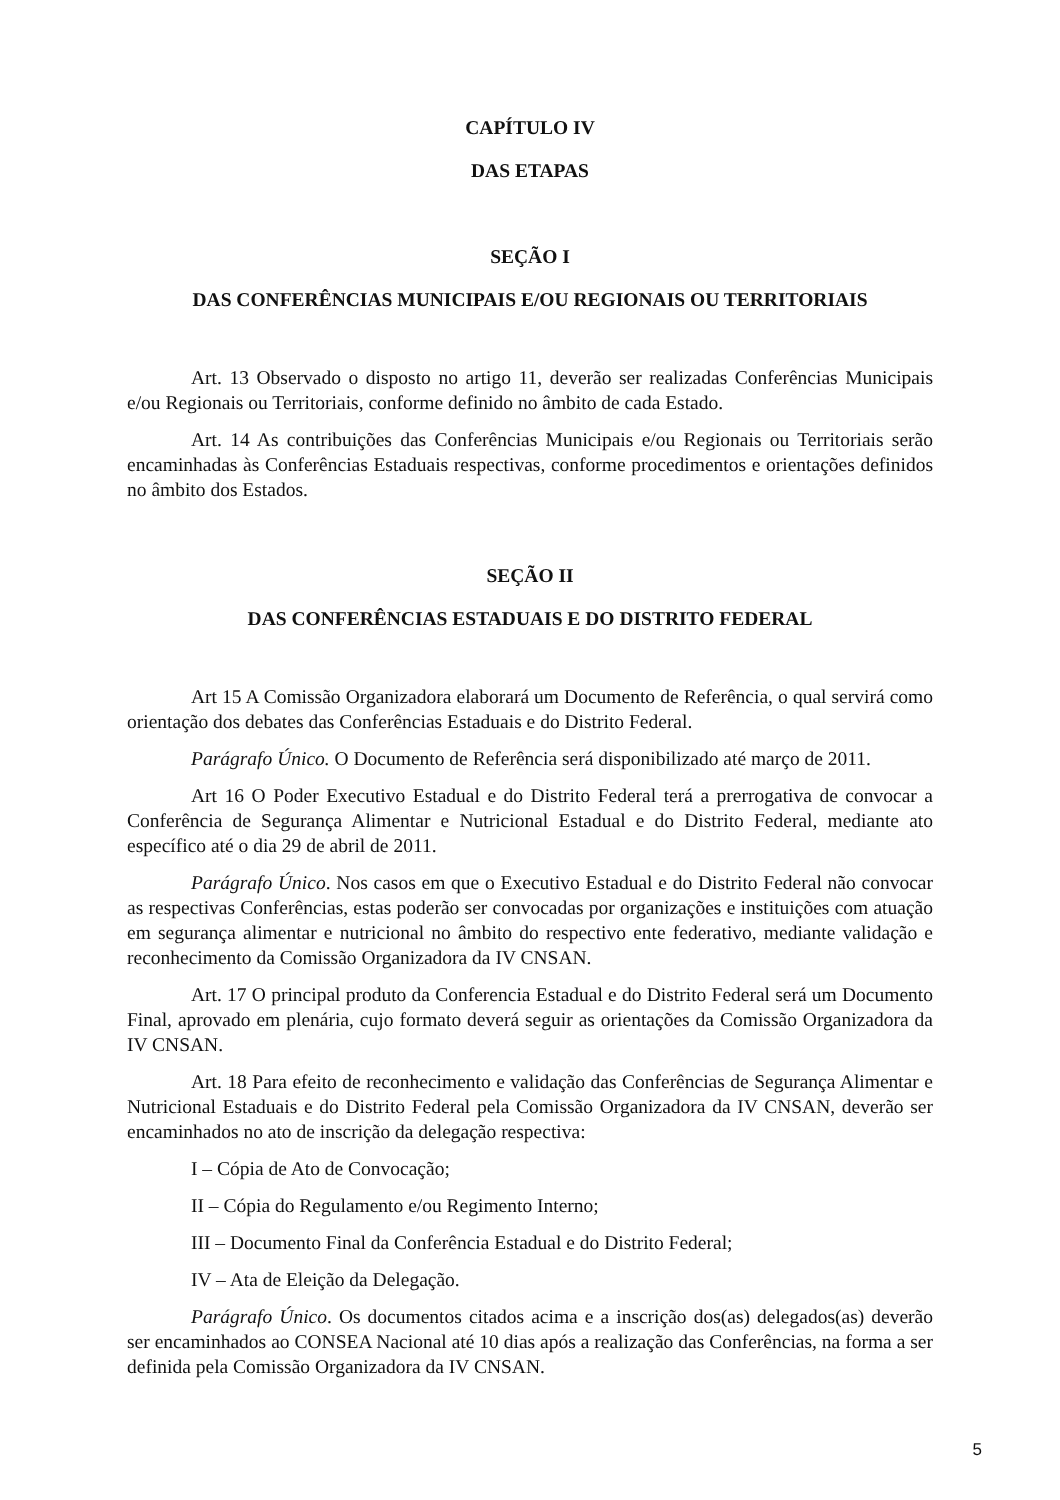CAPÍTULO IV
DAS ETAPAS
SEÇÃO I
DAS CONFERÊNCIAS MUNICIPAIS E/OU REGIONAIS OU TERRITORIAIS
Art. 13 Observado o disposto no artigo 11, deverão ser realizadas Conferências Municipais e/ou Regionais ou Territoriais, conforme definido no âmbito de cada Estado.
Art. 14 As contribuições das Conferências Municipais e/ou Regionais ou Territoriais serão encaminhadas às Conferências Estaduais respectivas, conforme procedimentos e orientações definidos no âmbito dos Estados.
SEÇÃO II
DAS CONFERÊNCIAS ESTADUAIS E DO DISTRITO FEDERAL
Art 15 A Comissão Organizadora elaborará um Documento de Referência, o qual servirá como orientação dos debates das Conferências Estaduais e do Distrito Federal.
Parágrafo Único. O Documento de Referência será disponibilizado até março de 2011.
Art 16 O Poder Executivo Estadual e do Distrito Federal terá a prerrogativa de convocar a Conferência de Segurança Alimentar e Nutricional Estadual e do Distrito Federal, mediante ato específico até o dia 29 de abril de 2011.
Parágrafo Único. Nos casos em que o Executivo Estadual e do Distrito Federal não convocar as respectivas Conferências, estas poderão ser convocadas por organizações e instituições com atuação em segurança alimentar e nutricional no âmbito do respectivo ente federativo, mediante validação e reconhecimento da Comissão Organizadora da IV CNSAN.
Art. 17 O principal produto da Conferencia Estadual e do Distrito Federal será um Documento Final, aprovado em plenária, cujo formato deverá seguir as orientações da Comissão Organizadora da IV CNSAN.
Art. 18 Para efeito de reconhecimento e validação das Conferências de Segurança Alimentar e Nutricional Estaduais e do Distrito Federal pela Comissão Organizadora da IV CNSAN, deverão ser encaminhados no ato de inscrição da delegação respectiva:
I – Cópia de Ato de Convocação;
II – Cópia do Regulamento e/ou Regimento Interno;
III – Documento Final da Conferência Estadual e do Distrito Federal;
IV – Ata de Eleição da Delegação.
Parágrafo Único. Os documentos citados acima e a inscrição dos(as) delegados(as) deverão ser encaminhados ao CONSEA Nacional até 10 dias após a realização das Conferências, na forma a ser definida pela Comissão Organizadora da IV CNSAN.
5